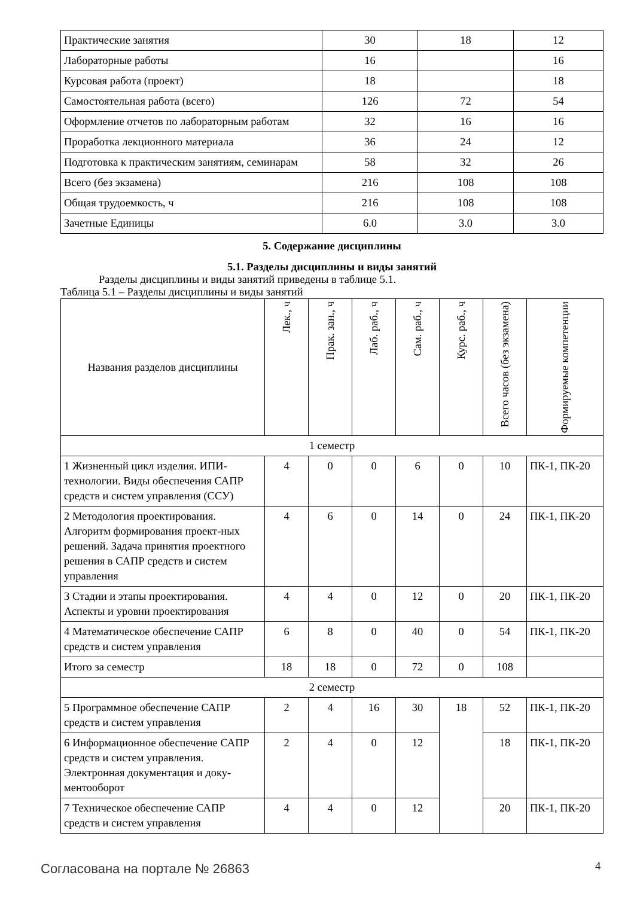| Практические занятия | 30 | 18 | 12 |
| Лабораторные работы | 16 | | 16 |
| Курсовая работа (проект) | 18 | | 18 |
| Самостоятельная работа (всего) | 126 | 72 | 54 |
| Оформление отчетов по лабораторным работам | 32 | 16 | 16 |
| Проработка лекционного материала | 36 | 24 | 12 |
| Подготовка к практическим занятиям, семинарам | 58 | 32 | 26 |
| Всего (без экзамена) | 216 | 108 | 108 |
| Общая трудоемкость, ч | 216 | 108 | 108 |
| Зачетные Единицы | 6.0 | 3.0 | 3.0 |
5. Содержание дисциплины
5.1. Разделы дисциплины и виды занятий
Разделы дисциплины и виды занятий приведены в таблице 5.1.
Таблица 5.1 – Разделы дисциплины и виды занятий
| Названия разделов дисциплины | Лек., ч | Прак. зан., ч | Лаб. раб., ч | Сам. раб., ч | Курс. раб., ч | Всего часов (без экзамена) | Формируемые компетенции |
| --- | --- | --- | --- | --- | --- | --- | --- |
| 1 семестр | | | | | | | |
| 1 Жизненный цикл изделия. ИПИ-технологии. Виды обеспечения САПР средств и систем управления (ССУ) | 4 | 0 | 0 | 6 | 0 | 10 | ПК-1, ПК-20 |
| 2 Методология проектирования. Алгоритм формирования проект-ных решений. Задача принятия проектного решения в САПР средств и систем управления | 4 | 6 | 0 | 14 | 0 | 24 | ПК-1, ПК-20 |
| 3 Стадии и этапы проектирования. Аспекты и уровни проектирования | 4 | 4 | 0 | 12 | 0 | 20 | ПК-1, ПК-20 |
| 4 Математическое обеспечение САПР средств и систем управления | 6 | 8 | 0 | 40 | 0 | 54 | ПК-1, ПК-20 |
| Итого за семестр | 18 | 18 | 0 | 72 | 0 | 108 | |
| 2 семестр | | | | | | | |
| 5 Программное обеспечение САПР средств и систем управления | 2 | 4 | 16 | 30 | 18 | 52 | ПК-1, ПК-20 |
| 6 Информационное обеспечение САПР средств и систем управления. Электронная документация и доку-ментооборот | 2 | 4 | 0 | 12 | | 18 | ПК-1, ПК-20 |
| 7 Техническое обеспечение САПР средств и систем управления | 4 | 4 | 0 | 12 | | 20 | ПК-1, ПК-20 |
Согласована на портале № 26863 4